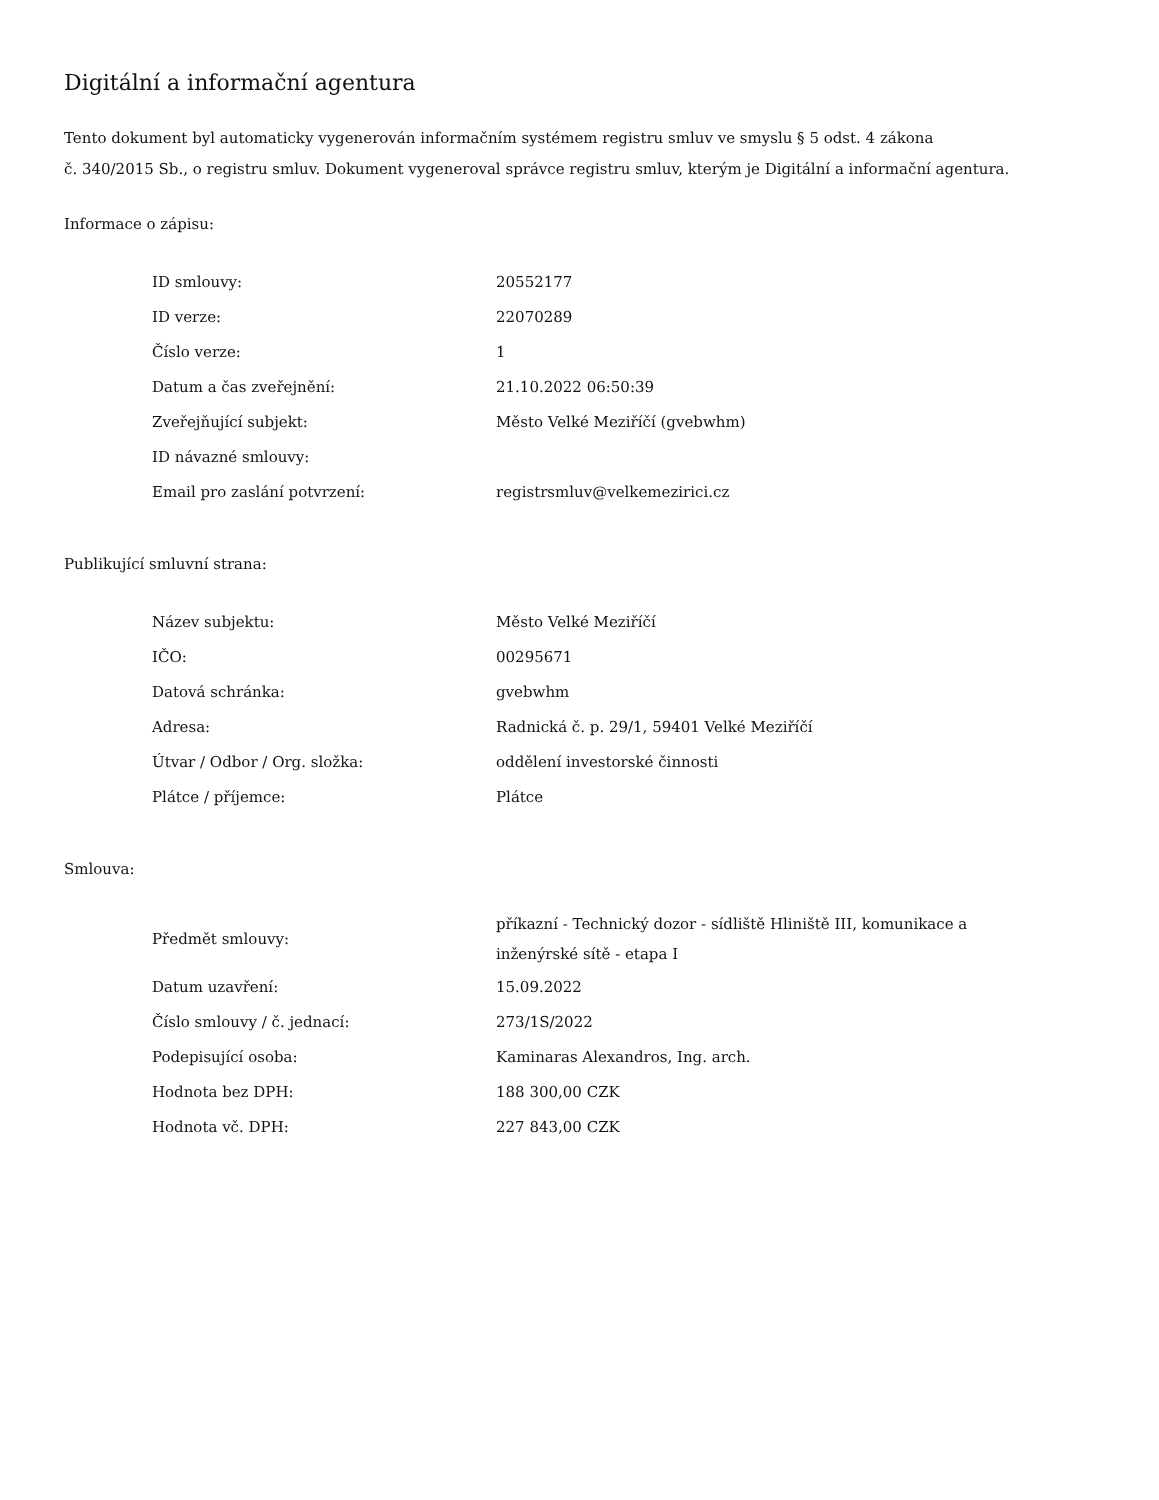Digitální a informační agentura
Tento dokument byl automaticky vygenerován informačním systémem registru smluv ve smyslu § 5 odst. 4 zákona
č. 340/2015 Sb., o registru smluv. Dokument vygeneroval správce registru smluv, kterým je Digitální a informační agentura.
Informace o zápisu:
| ID smlouvy: | 20552177 |
| ID verze: | 22070289 |
| Číslo verze: | 1 |
| Datum a čas zveřejnění: | 21.10.2022 06:50:39 |
| Zveřejňující subjekt: | Město Velké Meziříčí (gvebwhm) |
| ID návazné smlouvy: | |
| Email pro zaslání potvrzení: | registrsmluv@velkemezirici.cz |
Publikující smluvní strana:
| Název subjektu: | Město Velké Meziříčí |
| IČO: | 00295671 |
| Datová schránka: | gvebwhm |
| Adresa: | Radnická č. p. 29/1, 59401 Velké Meziříčí |
| Útvar / Odbor / Org. složka: | oddělení investorské činnosti |
| Plátce / příjemce: | Plátce |
Smlouva:
| Předmět smlouvy: | příkazní - Technický dozor - sídliště Hliniště III, komunikace a inženýrské sítě - etapa I |
| Datum uzavření: | 15.09.2022 |
| Číslo smlouvy / č. jednací: | 273/1S/2022 |
| Podepisující osoba: | Kaminaras Alexandros, Ing. arch. |
| Hodnota bez DPH: | 188 300,00 CZK |
| Hodnota vč. DPH: | 227 843,00 CZK |